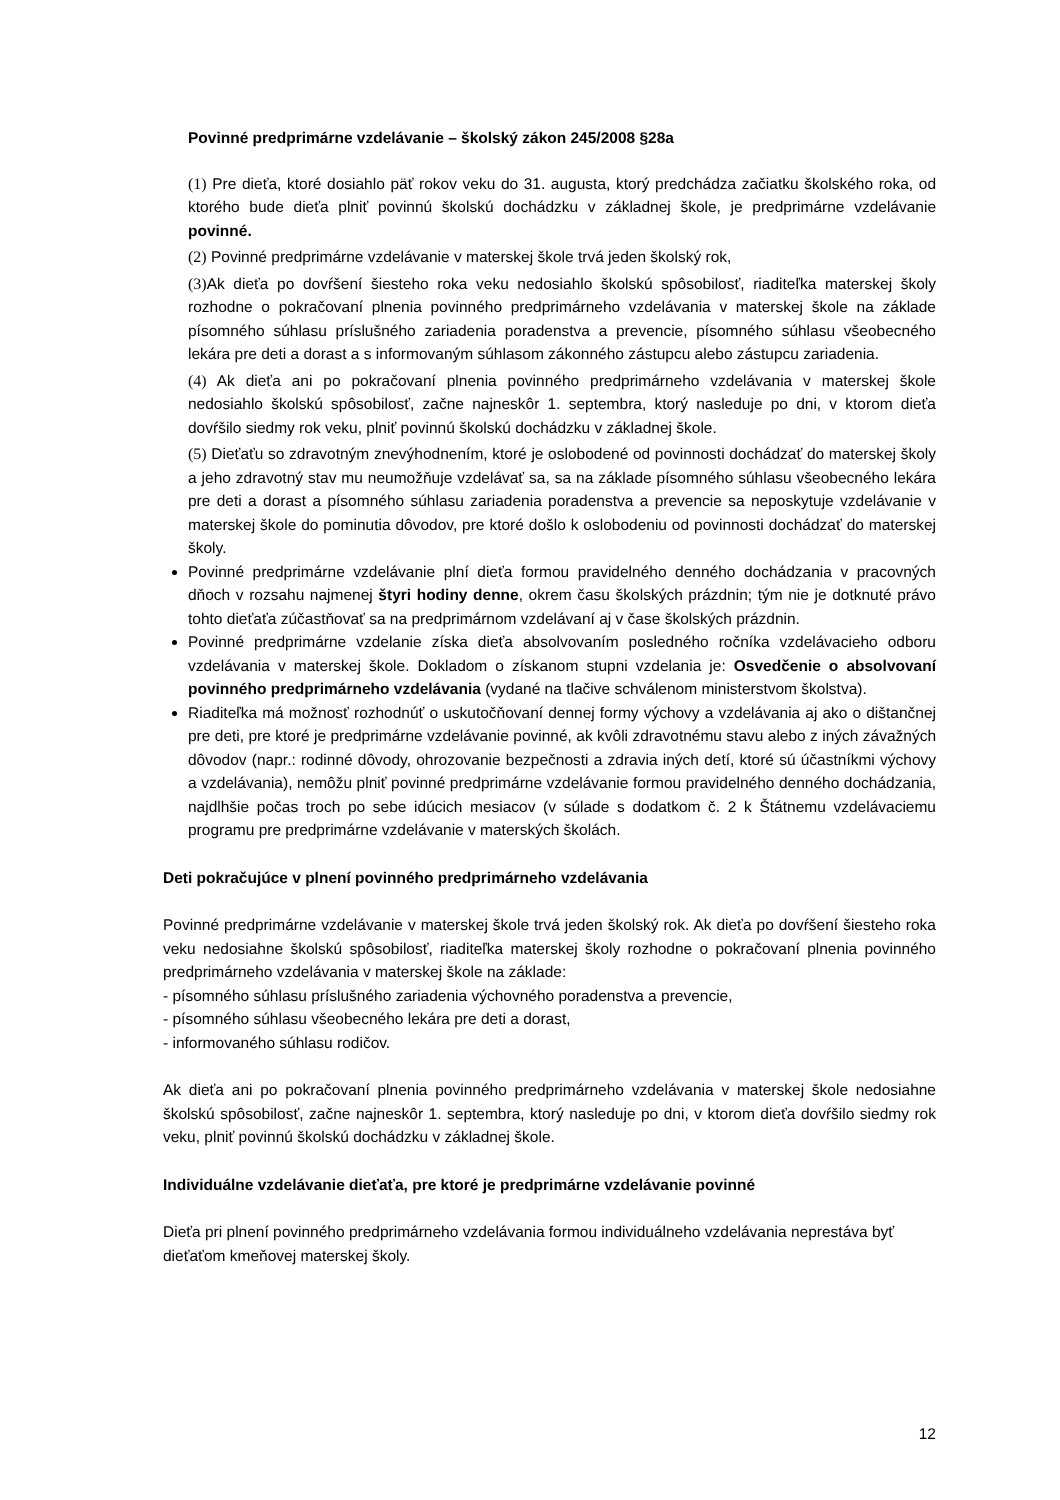Povinné predprimárne vzdelávanie – školský zákon 245/2008 §28a
(1) Pre dieťa, ktoré dosiahlo päť rokov veku do 31. augusta, ktorý predchádza začiatku školského roka, od ktorého bude dieťa plniť povinnú školskú dochádzku v základnej škole, je predprimárne vzdelávanie povinné.
(2) Povinné predprimárne vzdelávanie v materskej škole trvá jeden školský rok,
(3) Ak dieťa po dovŕšení šiesteho roka veku nedosiahlo školskú spôsobilosť, riaditeľka materskej školy rozhodne o pokračovaní plnenia povinného predprimárneho vzdelávania v materskej škole na základe písomného súhlasu príslušného zariadenia poradenstva a prevencie, písomného súhlasu všeobecného lekára pre deti a dorast a s informovaným súhlasom zákonného zástupcu alebo zástupcu zariadenia.
(4) Ak dieťa ani po pokračovaní plnenia povinného predprimárneho vzdelávania v materskej škole nedosiahlo školskú spôsobilosť, začne najneskôr 1. septembra, ktorý nasleduje po dni, v ktorom dieťa dovŕšilo siedmy rok veku, plniť povinnú školskú dochádzku v základnej škole.
(5) Dieťaťu so zdravotným znevýhodnením, ktoré je oslobodené od povinnosti dochádzať do materskej školy a jeho zdravotný stav mu neumožňuje vzdelávať sa, sa na základe písomného súhlasu všeobecného lekára pre deti a dorast a písomného súhlasu zariadenia poradenstva a prevencie sa neposkytuje vzdelávanie v materskej škole do pominutia dôvodov, pre ktoré došlo k oslobodeniu od povinnosti dochádzať do materskej školy.
Povinné predprimárne vzdelávanie plní dieťa formou pravidelného denného dochádzania v pracovných dňoch v rozsahu najmenej štyri hodiny denne, okrem času školských prázdnin; tým nie je dotknuté právo tohto dieťaťa zúčastňovať sa na predprimárnom vzdelávaní aj v čase školských prázdnin.
Povinné predprimárne vzdelanie získa dieťa absolvovaním posledného ročníka vzdelávacieho odboru vzdelávania v materskej škole. Dokladom o získanom stupni vzdelania je: Osvedčenie o absolvovaní povinného predprimárneho vzdelávania (vydané na tlačive schválenom ministerstvom školstva).
Riaditeľka má možnosť rozhodnúť o uskutočňovaní dennej formy výchovy a vzdelávania aj ako o dištančnej pre deti, pre ktoré je predprimárne vzdelávanie povinné, ak kvôli zdravotnému stavu alebo z iných závažných dôvodov (napr.: rodinné dôvody, ohrozovanie bezpečnosti a zdravia iných detí, ktoré sú účastníkmi výchovy a vzdelávania), nemôžu plniť povinné predprimárne vzdelávanie formou pravidelného denného dochádzania, najdlhšie počas troch po sebe idúcich mesiacov (v súlade s dodatkom č. 2 k Štátnemu vzdelávaciemu programu pre predprimárne vzdelávanie v materských školách.
Deti pokračujúce v plnení povinného predprimárneho vzdelávania
Povinné predprimárne vzdelávanie v materskej škole trvá jeden školský rok. Ak dieťa po dovŕšení šiesteho roka veku nedosiahne školskú spôsobilosť, riaditeľka materskej školy rozhodne o pokračovaní plnenia povinného predprimárneho vzdelávania v materskej škole na základe:
- písomného súhlasu príslušného zariadenia výchovného poradenstva a prevencie,
- písomného súhlasu všeobecného lekára pre deti a dorast,
- informovaného súhlasu rodičov.
Ak dieťa ani po pokračovaní plnenia povinného predprimárneho vzdelávania v materskej škole nedosiahne školskú spôsobilosť, začne najneskôr 1. septembra, ktorý nasleduje po dni, v ktorom dieťa dovŕšilo siedmy rok veku, plniť povinnú školskú dochádzku v základnej škole.
Individuálne vzdelávanie dieťaťa, pre ktoré je predprimárne vzdelávanie povinné
Dieťa pri plnení povinného predprimárneho vzdelávania formou individuálneho vzdelávania neprestáva byť dieťaťom kmeňovej materskej školy.
12